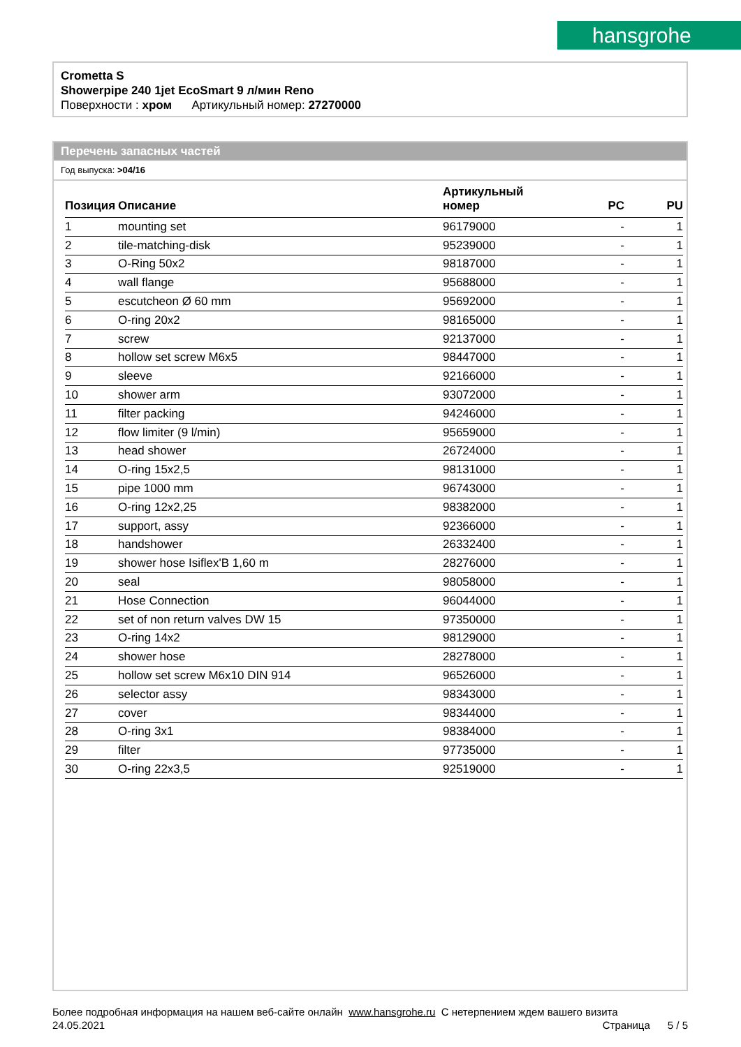hansgrohe
Crometta S
Showerpipe 240 1jet EcoSmart 9 л/мин Reno
Поверхности : хром Артикульный номер: 27270000
Перечень запасных частей
Год выпуска: >04/16
| Позиция | Описание | Артикульный номер | PC | PU |
| --- | --- | --- | --- | --- |
| 1 | mounting set | 96179000 | - | 1 |
| 2 | tile-matching-disk | 95239000 | - | 1 |
| 3 | O-Ring 50x2 | 98187000 | - | 1 |
| 4 | wall flange | 95688000 | - | 1 |
| 5 | escutcheon Ø 60 mm | 95692000 | - | 1 |
| 6 | O-ring 20x2 | 98165000 | - | 1 |
| 7 | screw | 92137000 | - | 1 |
| 8 | hollow set screw M6x5 | 98447000 | - | 1 |
| 9 | sleeve | 92166000 | - | 1 |
| 10 | shower arm | 93072000 | - | 1 |
| 11 | filter packing | 94246000 | - | 1 |
| 12 | flow limiter (9 l/min) | 95659000 | - | 1 |
| 13 | head shower | 26724000 | - | 1 |
| 14 | O-ring 15x2,5 | 98131000 | - | 1 |
| 15 | pipe 1000 mm | 96743000 | - | 1 |
| 16 | O-ring 12x2,25 | 98382000 | - | 1 |
| 17 | support, assy | 92366000 | - | 1 |
| 18 | handshower | 26332400 | - | 1 |
| 19 | shower hose Isiflex'B 1,60 m | 28276000 | - | 1 |
| 20 | seal | 98058000 | - | 1 |
| 21 | Hose Connection | 96044000 | - | 1 |
| 22 | set of non return valves DW 15 | 97350000 | - | 1 |
| 23 | O-ring 14x2 | 98129000 | - | 1 |
| 24 | shower hose | 28278000 | - | 1 |
| 25 | hollow set screw M6x10 DIN 914 | 96526000 | - | 1 |
| 26 | selector assy | 98343000 | - | 1 |
| 27 | cover | 98344000 | - | 1 |
| 28 | O-ring 3x1 | 98384000 | - | 1 |
| 29 | filter | 97735000 | - | 1 |
| 30 | O-ring 22x3,5 | 92519000 | - | 1 |
Более подробная информация на нашем веб-сайте онлайн www.hansgrohe.ru С нетерпением ждем вашего визита Страница 5 / 5
24.05.2021